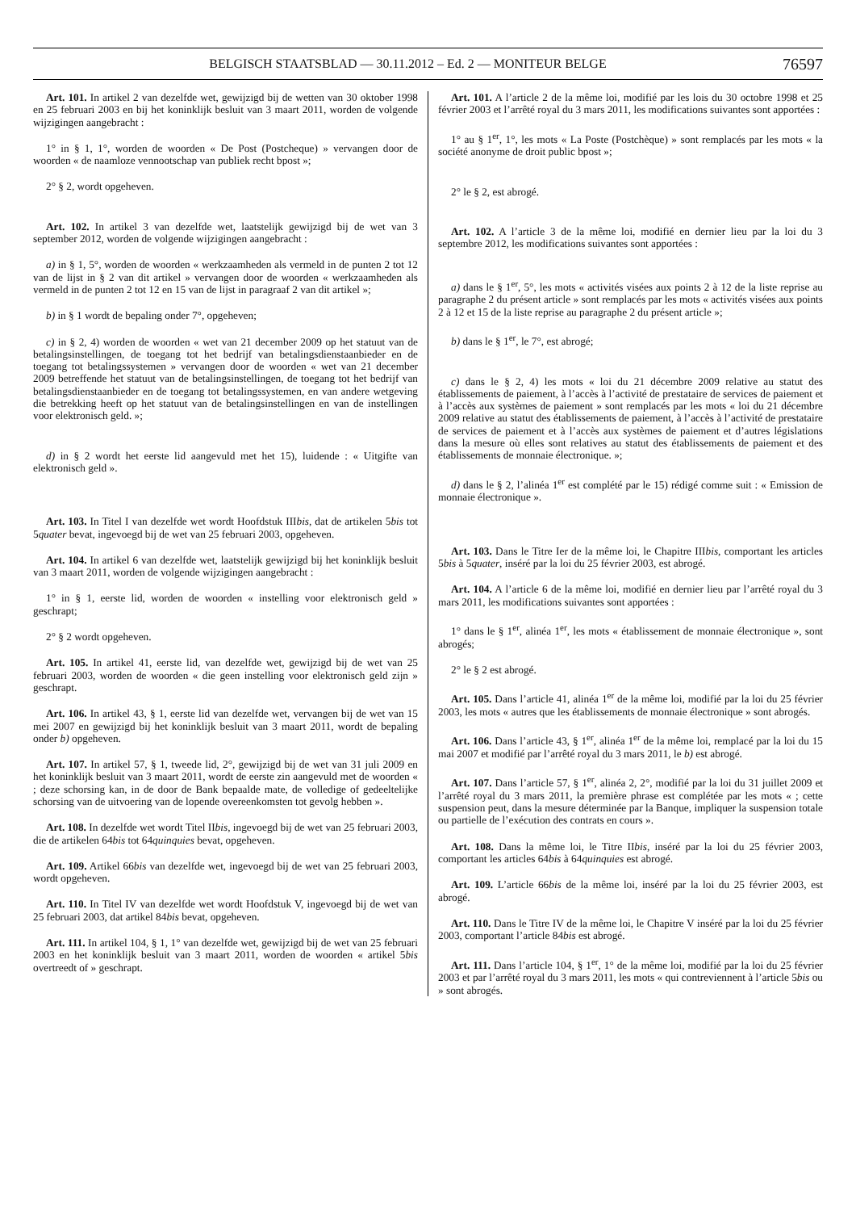BELGISCH STAATSBLAD — 30.11.2012 – Ed. 2 — MONITEUR BELGE 76597
Art. 101. In artikel 2 van dezelfde wet, gewijzigd bij de wetten van 30 oktober 1998 en 25 februari 2003 en bij het koninklijk besluit van 3 maart 2011, worden de volgende wijzigingen aangebracht :
1° in § 1, 1°, worden de woorden « De Post (Postcheque) » vervangen door de woorden « de naamloze vennootschap van publiek recht bpost »;
2° § 2, wordt opgeheven.
Art. 102. In artikel 3 van dezelfde wet, laatstelijk gewijzigd bij de wet van 3 september 2012, worden de volgende wijzigingen aangebracht :
a) in § 1, 5°, worden de woorden « werkzaamheden als vermeld in de punten 2 tot 12 van de lijst in § 2 van dit artikel » vervangen door de woorden « werkzaamheden als vermeld in de punten 2 tot 12 en 15 van de lijst in paragraaf 2 van dit artikel »;
b) in § 1 wordt de bepaling onder 7°, opgeheven;
c) in § 2, 4) worden de woorden « wet van 21 december 2009 op het statuut van de betalingsinstellingen, de toegang tot het bedrijf van betalingsdienstaanbieder en de toegang tot betalingssystemen » vervangen door de woorden « wet van 21 december 2009 betreffende het statuut van de betalingsinstellingen, de toegang tot het bedrijf van betalingsdienstaanbieder en de toegang tot betalingssystemen, en van andere wetgeving die betrekking heeft op het statuut van de betalingsinstellingen en van de instellingen voor elektronisch geld. »;
d) in § 2 wordt het eerste lid aangevuld met het 15), luidende : « Uitgifte van elektronisch geld ».
Art. 103. In Titel I van dezelfde wet wordt Hoofdstuk IIIbis, dat de artikelen 5bis tot 5quater bevat, ingevoegd bij de wet van 25 februari 2003, opgeheven.
Art. 104. In artikel 6 van dezelfde wet, laatstelijk gewijzigd bij het koninklijk besluit van 3 maart 2011, worden de volgende wijzigingen aangebracht :
1° in § 1, eerste lid, worden de woorden « instelling voor elektronisch geld » geschrapt;
2° § 2 wordt opgeheven.
Art. 105. In artikel 41, eerste lid, van dezelfde wet, gewijzigd bij de wet van 25 februari 2003, worden de woorden « die geen instelling voor elektronisch geld zijn » geschrapt.
Art. 106. In artikel 43, § 1, eerste lid van dezelfde wet, vervangen bij de wet van 15 mei 2007 en gewijzigd bij het koninklijk besluit van 3 maart 2011, wordt de bepaling onder b) opgeheven.
Art. 107. In artikel 57, § 1, tweede lid, 2°, gewijzigd bij de wet van 31 juli 2009 en het koninklijk besluit van 3 maart 2011, wordt de eerste zin aangevuld met de woorden « ; deze schorsing kan, in de door de Bank bepaalde mate, de volledige of gedeeltelijke schorsing van de uitvoering van de lopende overeenkomsten tot gevolg hebben ».
Art. 108. In dezelfde wet wordt Titel IIbis, ingevoegd bij de wet van 25 februari 2003, die de artikelen 64bis tot 64quinquies bevat, opgeheven.
Art. 109. Artikel 66bis van dezelfde wet, ingevoegd bij de wet van 25 februari 2003, wordt opgeheven.
Art. 110. In Titel IV van dezelfde wet wordt Hoofdstuk V, ingevoegd bij de wet van 25 februari 2003, dat artikel 84bis bevat, opgeheven.
Art. 111. In artikel 104, § 1, 1° van dezelfde wet, gewijzigd bij de wet van 25 februari 2003 en het koninklijk besluit van 3 maart 2011, worden de woorden « artikel 5bis overtreedt of » geschrapt.
Art. 101. A l’article 2 de la même loi, modifié par les lois du 30 octobre 1998 et 25 février 2003 et l’arrêté royal du 3 mars 2011, les modifications suivantes sont apportées :
1° au § 1<sup>er</sup>, 1°, les mots « La Poste (Postchèque) » sont remplacés par les mots « la société anonyme de droit public bpost »;
2° le § 2, est abrogé.
Art. 102. A l’article 3 de la même loi, modifié en dernier lieu par la loi du 3 septembre 2012, les modifications suivantes sont apportées :
a) dans le § 1<sup>er</sup>, 5°, les mots « activités visées aux points 2 à 12 de la liste reprise au paragraphe 2 du présent article » sont remplacés par les mots « activités visées aux points 2 à 12 et 15 de la liste reprise au paragraphe 2 du présent article »;
b) dans le § 1<sup>er</sup>, le 7°, est abrogé;
c) dans le § 2, 4) les mots « loi du 21 décembre 2009 relative au statut des établissements de paiement, à l’accès à l’activité de prestataire de services de paiement et à l’accès aux systèmes de paiement » sont remplacés par les mots « loi du 21 décembre 2009 relative au statut des établissements de paiement, à l’accès à l’activité de prestataire de services de paiement et à l’accès aux systèmes de paiement et d’autres législations dans la mesure où elles sont relatives au statut des établissements de paiement et des établissements de monnaie électronique. »;
d) dans le § 2, l’alinéa 1<sup>er</sup> est complété par le 15) rédigé comme suit : « Emission de monnaie électronique ».
Art. 103. Dans le Titre Ier de la même loi, le Chapitre IIIbis, comportant les articles 5bis à 5quater, inséré par la loi du 25 février 2003, est abrogé.
Art. 104. A l’article 6 de la même loi, modifié en dernier lieu par l’arrêté royal du 3 mars 2011, les modifications suivantes sont apportées :
1° dans le § 1<sup>er</sup>, alinéa 1<sup>er</sup>, les mots « établissement de monnaie électronique », sont abrogés;
2° le § 2 est abrogé.
Art. 105. Dans l’article 41, alinéa 1<sup>er</sup> de la même loi, modifié par la loi du 25 février 2003, les mots « autres que les établissements de monnaie électronique » sont abrogés.
Art. 106. Dans l’article 43, § 1<sup>er</sup>, alinéa 1<sup>er</sup> de la même loi, remplacé par la loi du 15 mai 2007 et modifié par l’arrêté royal du 3 mars 2011, le b) est abrogé.
Art. 107. Dans l’article 57, § 1<sup>er</sup>, alinéa 2, 2°, modifié par la loi du 31 juillet 2009 et l’arrêté royal du 3 mars 2011, la première phrase est complétée par les mots « ; cette suspension peut, dans la mesure déterminée par la Banque, impliquer la suspension totale ou partielle de l’exécution des contrats en cours ».
Art. 108. Dans la même loi, le Titre IIbis, inséré par la loi du 25 février 2003, comportant les articles 64bis à 64quinquies est abrogé.
Art. 109. L’article 66bis de la même loi, inséré par la loi du 25 février 2003, est abrogé.
Art. 110. Dans le Titre IV de la même loi, le Chapitre V inséré par la loi du 25 février 2003, comportant l’article 84bis est abrogé.
Art. 111. Dans l’article 104, § 1<sup>er</sup>, 1° de la même loi, modifié par la loi du 25 février 2003 et par l’arrêté royal du 3 mars 2011, les mots « qui contreviennent à l’article 5bis ou » sont abrogés.